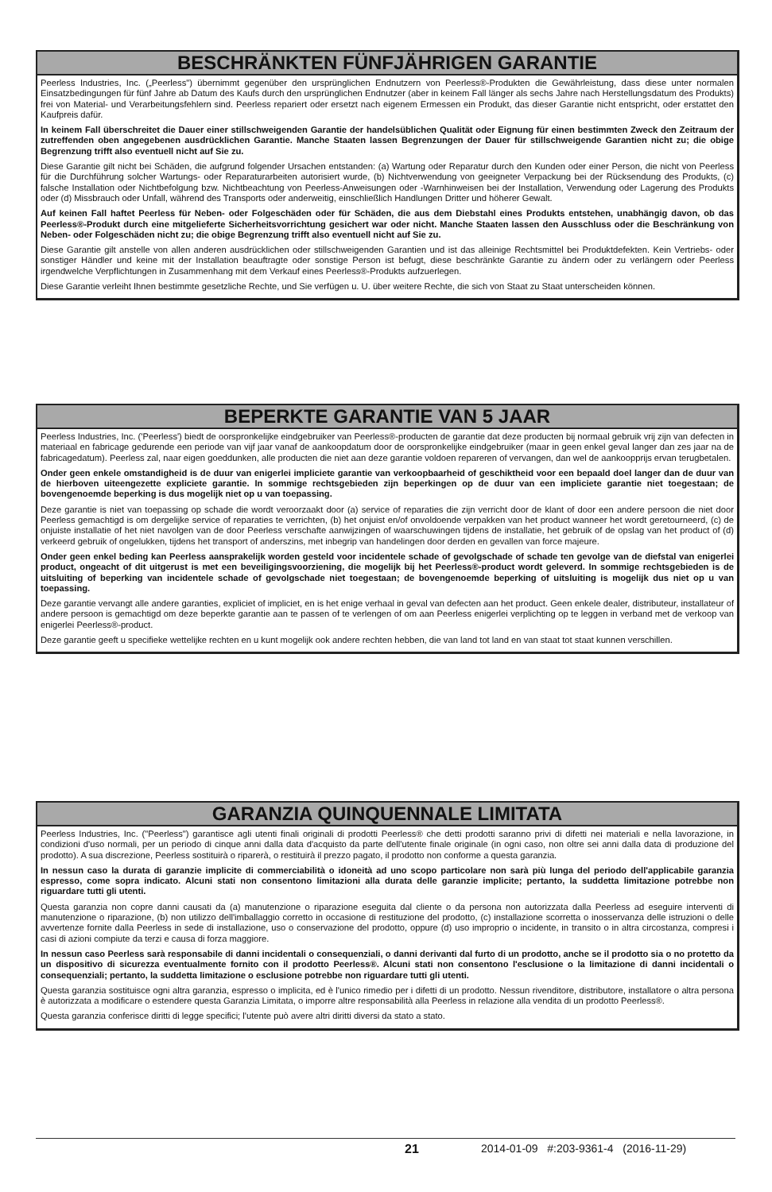BESCHRÄNKTEN FÜNFJÄHRIGEN GARANTIE
Peerless Industries, Inc. („Peerless") übernimmt gegenüber den ursprünglichen Endnutzern von Peerless®-Produkten die Gewährleistung, dass diese unter normalen Einsatzbedingungen für fünf Jahre ab Datum des Kaufs durch den ursprünglichen Endnutzer (aber in keinem Fall länger als sechs Jahre nach Herstellungsdatum des Produkts) frei von Material- und Verarbeitungsfehlern sind. Peerless repariert oder ersetzt nach eigenem Ermessen ein Produkt, das dieser Garantie nicht entspricht, oder erstattet den Kaufpreis dafür.
In keinem Fall überschreitet die Dauer einer stillschweigenden Garantie der handelsüblichen Qualität oder Eignung für einen bestimmten Zweck den Zeitraum der zutreffenden oben angegebenen ausdrücklichen Garantie. Manche Staaten lassen Begrenzungen der Dauer für stillschweigende Garantien nicht zu; die obige Begrenzung trifft also eventuell nicht auf Sie zu.
Diese Garantie gilt nicht bei Schäden, die aufgrund folgender Ursachen entstanden: (a) Wartung oder Reparatur durch den Kunden oder einer Person, die nicht von Peerless für die Durchführung solcher Wartungs- oder Reparaturarbeiten autorisiert wurde, (b) Nichtverwendung von geeigneter Verpackung bei der Rücksendung des Produkts, (c) falsche Installation oder Nichtbefolgung bzw. Nichtbeachtung von Peerless-Anweisungen oder -Warnhinweisen bei der Installation, Verwendung oder Lagerung des Produkts oder (d) Missbrauch oder Unfall, während des Transports oder anderweitig, einschließlich Handlungen Dritter und höherer Gewalt.
Auf keinen Fall haftet Peerless für Neben- oder Folgeschäden oder für Schäden, die aus dem Diebstahl eines Produkts entstehen, unabhängig davon, ob das Peerless®-Produkt durch eine mitgelieferte Sicherheitsvorrichtung gesichert war oder nicht. Manche Staaten lassen den Ausschluss oder die Beschränkung von Neben- oder Folgeschäden nicht zu; die obige Begrenzung trifft also eventuell nicht auf Sie zu.
Diese Garantie gilt anstelle von allen anderen ausdrücklichen oder stillschweigenden Garantien und ist das alleinige Rechtsmittel bei Produktdefekten. Kein Vertriebs- oder sonstiger Händler und keine mit der Installation beauftragte oder sonstige Person ist befugt, diese beschränkte Garantie zu ändern oder zu verlängern oder Peerless irgendwelche Verpflichtungen in Zusammenhang mit dem Verkauf eines Peerless®-Produkts aufzuerlegen.
Diese Garantie verleiht Ihnen bestimmte gesetzliche Rechte, und Sie verfügen u. U. über weitere Rechte, die sich von Staat zu Staat unterscheiden können.
BEPERKTE GARANTIE VAN 5 JAAR
Peerless Industries, Inc. ('Peerless') biedt de oorspronkelijke eindgebruiker van Peerless®-producten de garantie dat deze producten bij normaal gebruik vrij zijn van defecten in materiaal en fabricage gedurende een periode van vijf jaar vanaf de aankoopdatum door de oorspronkelijke eindgebruiker (maar in geen enkel geval langer dan zes jaar na de fabricagedatum). Peerless zal, naar eigen goeddunken, alle producten die niet aan deze garantie voldoen repareren of vervangen, dan wel de aankoopprijs ervan terugbetalen.
Onder geen enkele omstandigheid is de duur van enigerlei impliciete garantie van verkoopbaarheid of geschiktheid voor een bepaald doel langer dan de duur van de hierboven uiteengezette expliciete garantie. In sommige rechtsgebieden zijn beperkingen op de duur van een impliciete garantie niet toegestaan; de bovengenoemde beperking is dus mogelijk niet op u van toepassing.
Deze garantie is niet van toepassing op schade die wordt veroorzaakt door (a) service of reparaties die zijn verricht door de klant of door een andere persoon die niet door Peerless gemachtigd is om dergelijke service of reparaties te verrichten, (b) het onjuist en/of onvoldoende verpakken van het product wanneer het wordt geretourneerd, (c) de onjuiste installatie of het niet navolgen van de door Peerless verschafte aanwijzingen of waarschuwingen tijdens de installatie, het gebruik of de opslag van het product of (d) verkeerd gebruik of ongelukken, tijdens het transport of anderszins, met inbegrip van handelingen door derden en gevallen van force majeure.
Onder geen enkel beding kan Peerless aansprakelijk worden gesteld voor incidentele schade of gevolgschade of schade ten gevolge van de diefstal van enigerlei product, ongeacht of dit uitgerust is met een beveiligingsvoorziening, die mogelijk bij het Peerless®-product wordt geleverd. In sommige rechtsgebieden is de uitsluiting of beperking van incidentele schade of gevolgschade niet toegestaan; de bovengenoemde beperking of uitsluiting is mogelijk dus niet op u van toepassing.
Deze garantie vervangt alle andere garanties, expliciet of impliciet, en is het enige verhaal in geval van defecten aan het product. Geen enkele dealer, distributeur, installateur of andere persoon is gemachtigd om deze beperkte garantie aan te passen of te verlengen of om aan Peerless enigerlei verplichting op te leggen in verband met de verkoop van enigerlei Peerless®-product.
Deze garantie geeft u specifieke wettelijke rechten en u kunt mogelijk ook andere rechten hebben, die van land tot land en van staat tot staat kunnen verschillen.
GARANZIA QUINQUENNALE LIMITATA
Peerless Industries, Inc. ("Peerless") garantisce agli utenti finali originali di prodotti Peerless® che detti prodotti saranno privi di difetti nei materiali e nella lavorazione, in condizioni d'uso normali, per un periodo di cinque anni dalla data d'acquisto da parte dell'utente finale originale (in ogni caso, non oltre sei anni dalla data di produzione del prodotto). A sua discrezione, Peerless sostituirà o riparerà, o restituirà il prezzo pagato, il prodotto non conforme a questa garanzia.
In nessun caso la durata di garanzie implicite di commerciabilità o idoneità ad uno scopo particolare non sarà più lunga del periodo dell'applicabile garanzia espresso, come sopra indicato. Alcuni stati non consentono limitazioni alla durata delle garanzie implicite; pertanto, la suddetta limitazione potrebbe non riguardare tutti gli utenti.
Questa garanzia non copre danni causati da (a) manutenzione o riparazione eseguita dal cliente o da persona non autorizzata dalla Peerless ad eseguire interventi di manutenzione o riparazione, (b) non utilizzo dell'imballaggio corretto in occasione di restituzione del prodotto, (c) installazione scorretta o inosservanza delle istruzioni o delle avvertenze fornite dalla Peerless in sede di installazione, uso o conservazione del prodotto, oppure (d) uso improprio o incidente, in transito o in altra circostanza, compresi i casi di azioni compiute da terzi e causa di forza maggiore.
In nessun caso Peerless sarà responsabile di danni incidentali o consequenziali, o danni derivanti dal furto di un prodotto, anche se il prodotto sia o no protetto da un dispositivo di sicurezza eventualmente fornito con il prodotto Peerless®. Alcuni stati non consentono l'esclusione o la limitazione di danni incidentali o consequenziali; pertanto, la suddetta limitazione o esclusione potrebbe non riguardare tutti gli utenti.
Questa garanzia sostituisce ogni altra garanzia, espresso o implicita, ed è l'unico rimedio per i difetti di un prodotto. Nessun rivenditore, distributore, installatore o altra persona è autorizzata a modificare o estendere questa Garanzia Limitata, o imporre altre responsabilità alla Peerless in relazione alla vendita di un prodotto Peerless®.
Questa garanzia conferisce diritti di legge specifici; l'utente può avere altri diritti diversi da stato a stato.
21 2014-01-09 #:203-9361-4 (2016-11-29)